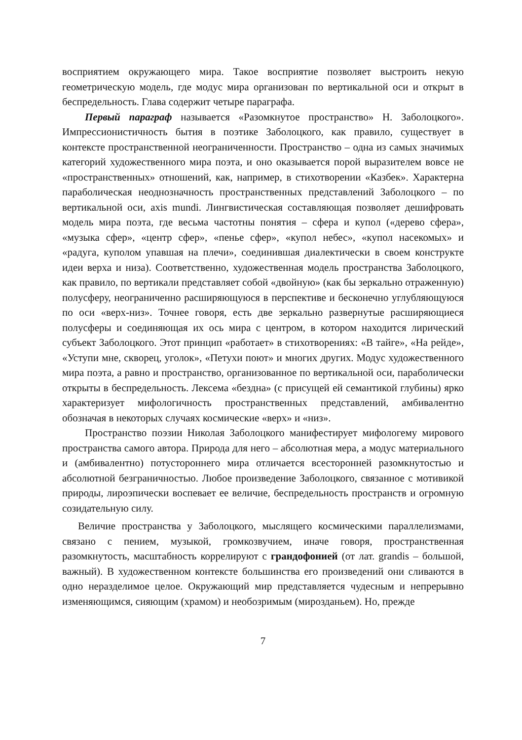восприятием окружающего мира. Такое восприятие позволяет выстроить некую геометрическую модель, где модус мира организован по вертикальной оси и открыт в беспредельность. Глава содержит четыре параграфа.
Первый параграф называется «Разомкнутое пространство» Н. Заболоцкого». Импрессионистичность бытия в поэтике Заболоцкого, как правило, существует в контексте пространственной неограниченности. Пространство – одна из самых значимых категорий художественного мира поэта, и оно оказывается порой выразителем вовсе не «пространственных» отношений, как, например, в стихотворении «Казбек». Характерна параболическая неоднозначность пространственных представлений Заболоцкого – по вертикальной оси, axis mundi. Лингвистическая составляющая позволяет дешифровать модель мира поэта, где весьма частотны понятия – сфера и купол («дерево сфера», «музыка сфер», «центр сфер», «пенье сфер», «купол небес», «купол насекомых» и «радуга, куполом упавшая на плечи», соединившая диалектически в своем конструкте идеи верха и низа). Соответственно, художественная модель пространства Заболоцкого, как правило, по вертикали представляет собой «двойную» (как бы зеркально отраженную) полусферу, неограниченно расширяющуюся в перспективе и бесконечно углубляющуюся по оси «верх-низ». Точнее говоря, есть две зеркально развернутые расширяющиеся полусферы и соединяющая их ось мира с центром, в котором находится лирический субъект Заболоцкого. Этот принцип «работает» в стихотворениях: «В тайге», «На рейде», «Уступи мне, скворец, уголок», «Петухи поют» и многих других. Модус художественного мира поэта, а равно и пространство, организованное по вертикальной оси, параболически открыты в беспредельность. Лексема «бездна» (с присущей ей семантикой глубины) ярко характеризует мифологичность пространственных представлений, амбивалентно обозначая в некоторых случаях космические «верх» и «низ».
Пространство поэзии Николая Заболоцкого манифестирует мифологему мирового пространства самого автора. Природа для него – абсолютная мера, а модус материального и (амбивалентно) потустороннего мира отличается всесторонней разомкнутостью и абсолютной безграничностью. Любое произведение Заболоцкого, связанное с мотивикой природы, лироэпически воспевает ее величие, беспредельность пространств и огромную созидательную силу.
Величие пространства у Заболоцкого, мыслящего космическими параллелизмами, связано с пением, музыкой, громкозвучием, иначе говоря, пространственная разомкнутость, масштабность коррелируют с грандофонией (от лат. grandis – большой, важный). В художественном контексте большинства его произведений они сливаются в одно неразделимое целое. Окружающий мир представляется чудесным и непрерывно изменяющимся, сияющим (храмом) и необозримым (мирозданьем). Но, прежде
7